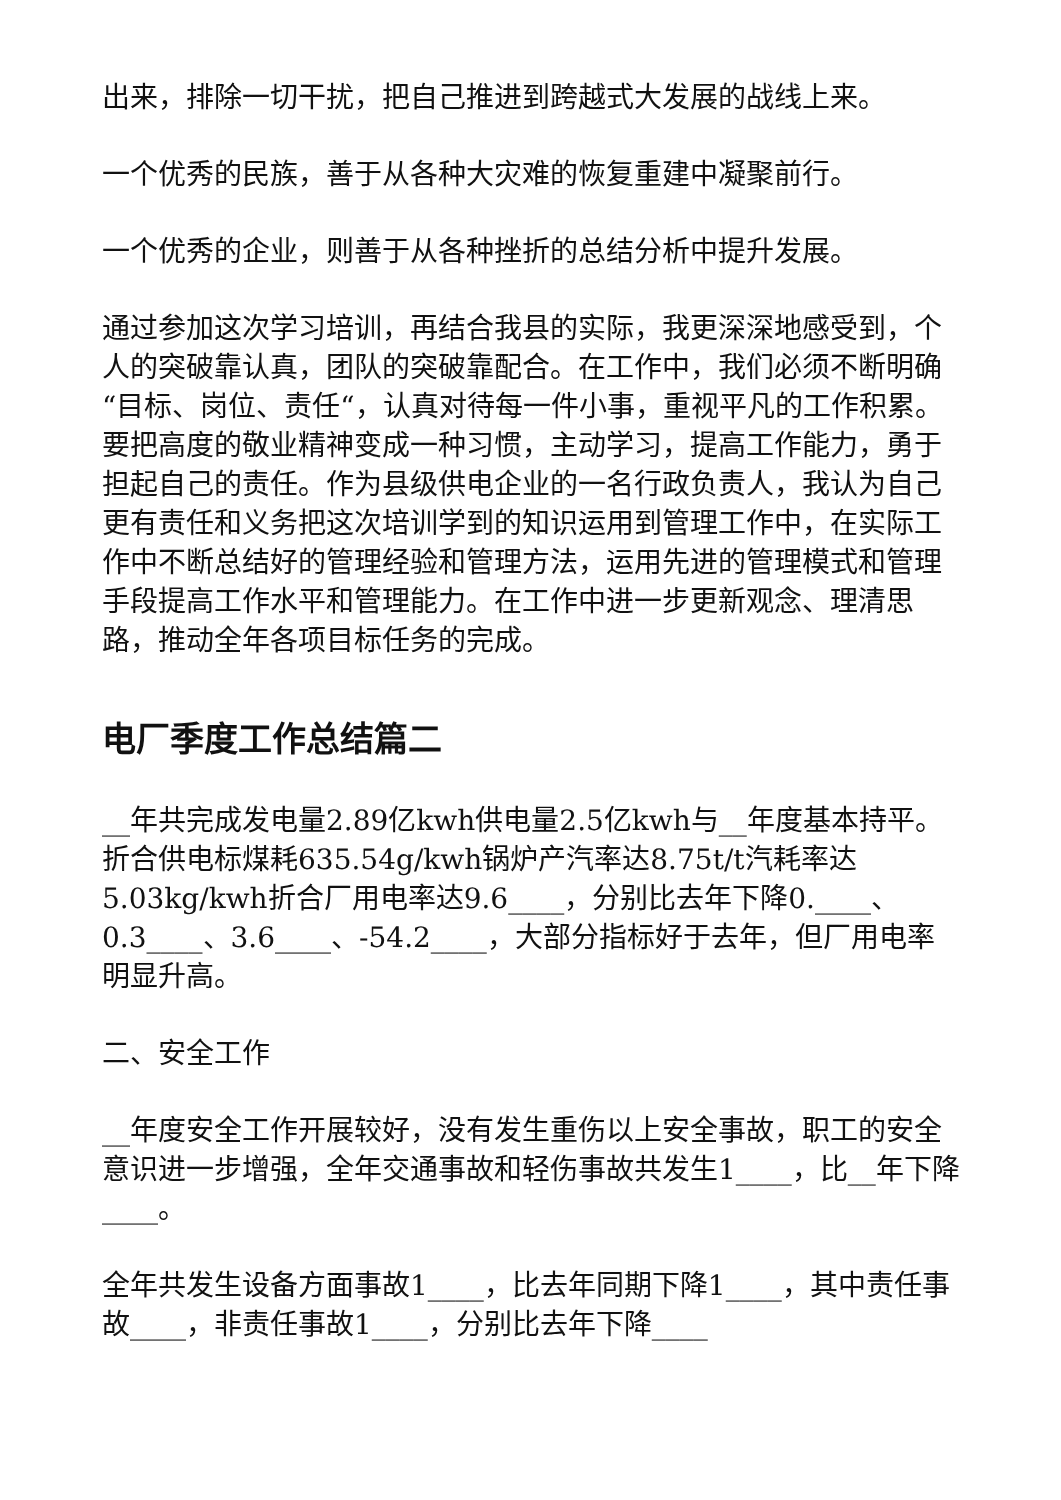出来，排除一切干扰，把自己推进到跨越式大发展的战线上来。
一个优秀的民族，善于从各种大灾难的恢复重建中凝聚前行。
一个优秀的企业，则善于从各种挫折的总结分析中提升发展。
通过参加这次学习培训，再结合我县的实际，我更深深地感受到，个人的突破靠认真，团队的突破靠配合。在工作中，我们必须不断明确“目标、岗位、责任“，认真对待每一件小事，重视平凡的工作积累。要把高度的敬业精神变成一种习惯，主动学习，提高工作能力，勇于担起自己的责任。作为县级供电企业的一名行政负责人，我认为自己更有责任和义务把这次培训学到的知识运用到管理工作中，在实际工作中不断总结好的管理经验和管理方法，运用先进的管理模式和管理手段提高工作水平和管理能力。在工作中进一步更新观念、理清思路，推动全年各项目标任务的完成。
电厂季度工作总结篇二
__年共完成发电量2.89亿kwh供电量2.5亿kwh与__年度基本持平。折合供电标煤耗635.54g/kwh锅炉产汽率达8.75t/t汽耗率达5.03kg/kwh折合厂用电率达9.6____，分别比去年下降0.____、0.3____、3.6____、-54.2____，大部分指标好于去年，但厂用电率明显升高。
二、安全工作
__年度安全工作开展较好，没有发生重伤以上安全事故，职工的安全意识进一步增强，全年交通事故和轻伤事故共发生1____，比__年下降____。
全年共发生设备方面事故1____，比去年同期下降1____，其中责任事故____，非责任事故1____，分别比去年下降____